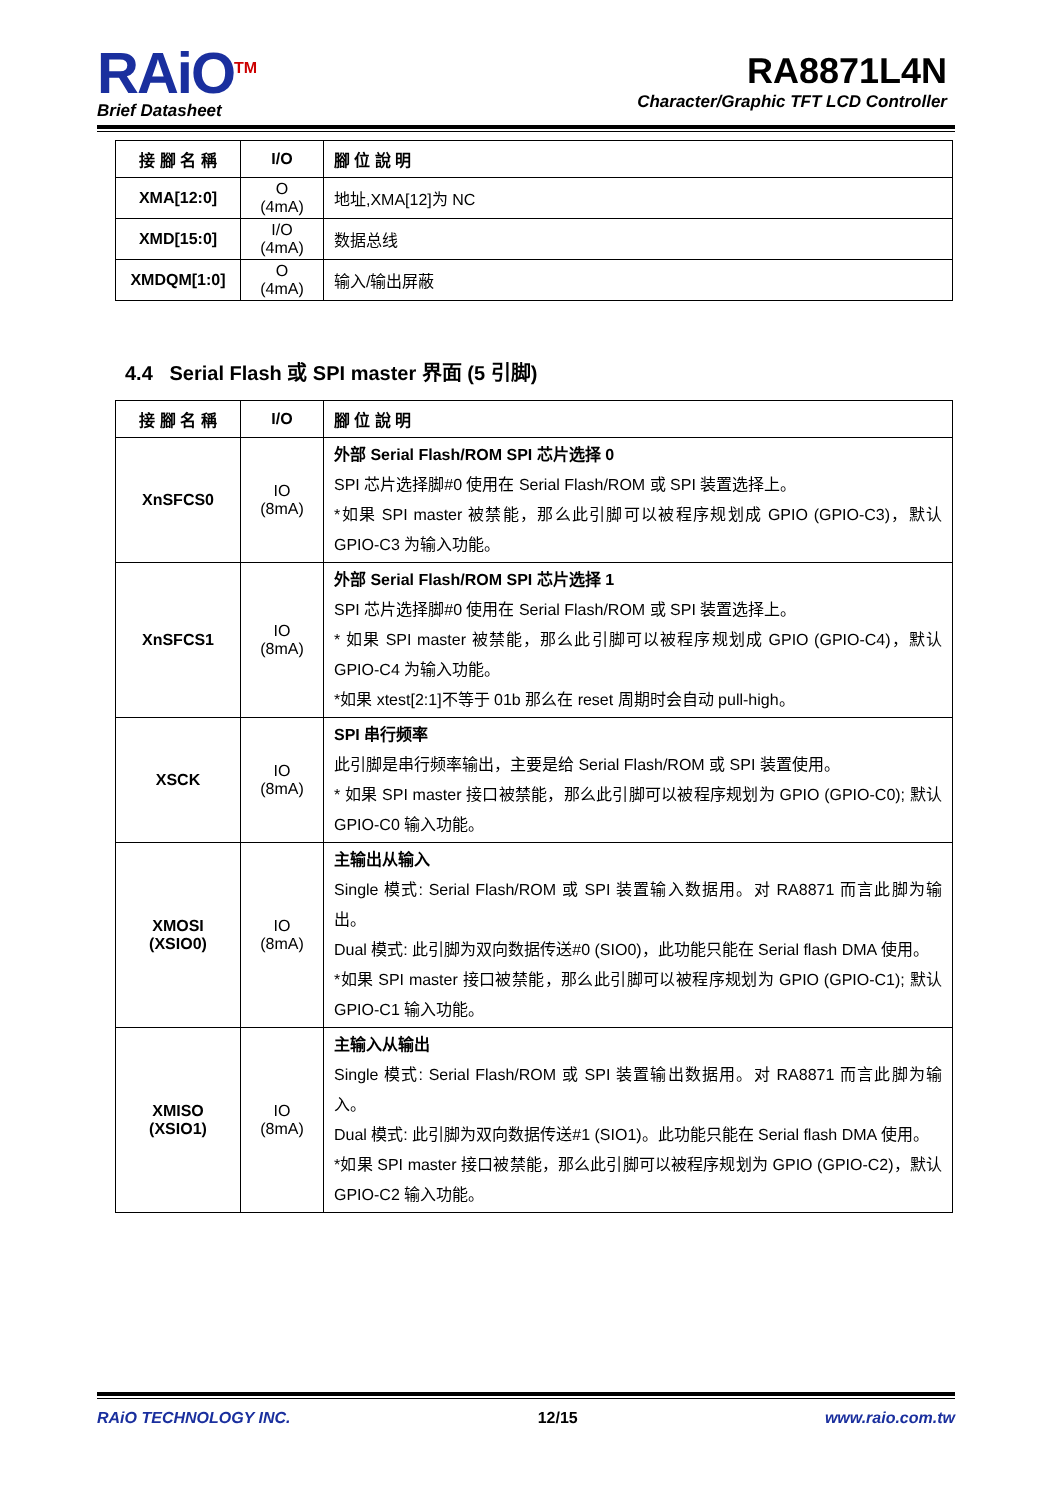RAiO<sup>TM</sup>
Brief Datasheet
RA8871L4N
Character/Graphic TFT LCD Controller
| 接 腳 名 稱 | I/O | 腳 位 說 明 |
| --- | --- | --- |
| XMA[12:0] | O (4mA) | 地址,XMA[12]为 NC |
| XMD[15:0] | I/O (4mA) | 数据总线 |
| XMDQM[1:0] | O (4mA) | 输入/输出屏蔽 |
4.4 Serial Flash 或 SPI master 界面 (5 引脚)
| 接 腳 名 稱 | I/O | 腳 位 說 明 |
| --- | --- | --- |
| XnSFCS0 | IO (8mA) | 外部 Serial Flash/ROM SPI 芯片选择 0 SPI 芯片选择脚#0 使用在 Serial Flash/ROM 或 SPI 装置选择上。 *如果 SPI master 被禁能，那么此引脚可以被程序规划成 GPIO (GPIO-C3)，默认 GPIO-C3 为输入功能。 |
| XnSFCS1 | IO (8mA) | 外部 Serial Flash/ROM SPI 芯片选择 1 SPI 芯片选择脚#0 使用在 Serial Flash/ROM 或 SPI 装置选择上。 * 如果 SPI master 被禁能，那么此引脚可以被程序规划成 GPIO (GPIO-C4)，默认 GPIO-C4 为输入功能。 *如果 xtest[2:1]不等于 01b 那么在 reset 周期时会自动 pull-high。 |
| XSCK | IO (8mA) | SPI 串行频率 此引脚是串行频率输出，主要是给 Serial Flash/ROM 或 SPI 装置使用。 * 如果 SPI master 接口被禁能，那么此引脚可以被程序规划为 GPIO (GPIO-C0); 默认 GPIO-C0 输入功能。 |
| XMOSI (XSIO0) | IO (8mA) | 主输出从输入 Single 模式: Serial Flash/ROM 或 SPI 装置输入数据用。对 RA8871 而言此脚为输出。 Dual 模式: 此引脚为双向数据传送#0 (SIO0)，此功能只能在 Serial flash DMA 使用。 *如果 SPI master 接口被禁能，那么此引脚可以被程序规划为 GPIO (GPIO-C1); 默认 GPIO-C1 输入功能。 |
| XMISO (XSIO1) | IO (8mA) | 主输入从输出 Single 模式: Serial Flash/ROM 或 SPI 装置输出数据用。对 RA8871 而言此脚为输入。 Dual 模式: 此引脚为双向数据传送#1 (SIO1)。此功能只能在 Serial flash DMA 使用。 *如果 SPI master 接口被禁能，那么此引脚可以被程序规划为 GPIO (GPIO-C2)，默认 GPIO-C2 输入功能。 |
RAiO TECHNOLOGY INC. 12/15 www.raio.com.tw